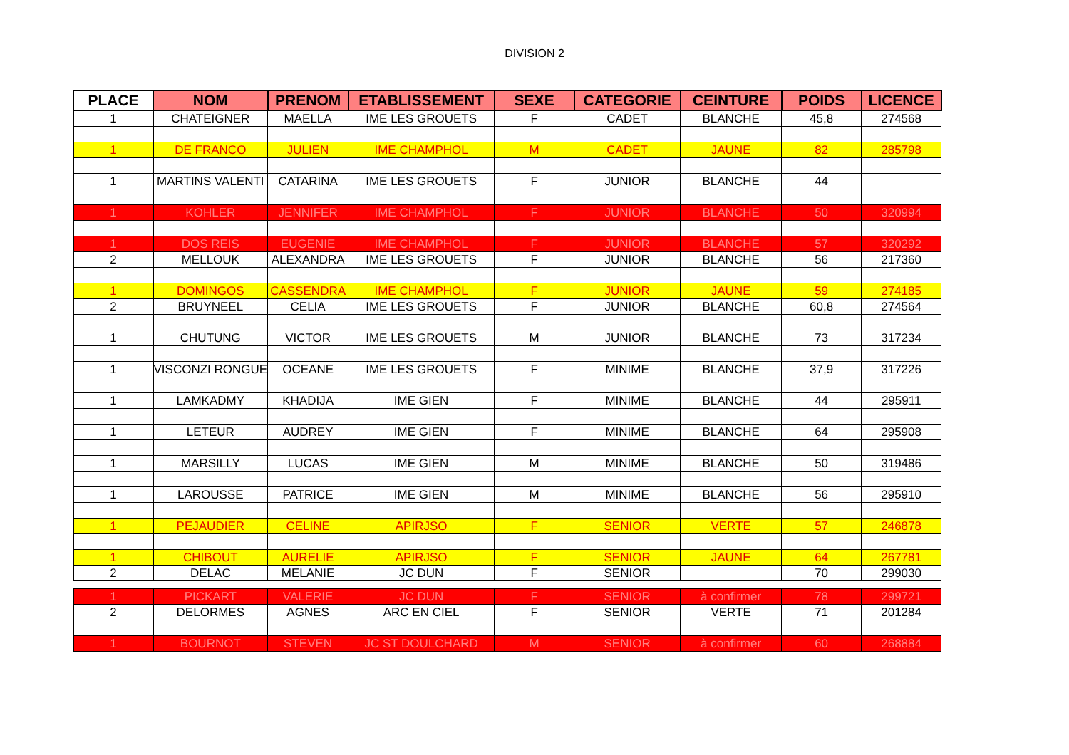DIVISION 2
| PLACE | NOM | PRENOM | ETABLISSEMENT | SEXE | CATEGORIE | CEINTURE | POIDS | LICENCE |
| --- | --- | --- | --- | --- | --- | --- | --- | --- |
| 1 | CHATEIGNER | MAELLA | IME LES GROUETS | F | CADET | BLANCHE | 45,8 | 274568 |
| 1 | DE FRANCO | JULIEN | IME CHAMPHOL | M | CADET | JAUNE | 82 | 285798 |
| 1 | MARTINS VALENTI | CATARINA | IME LES GROUETS | F | JUNIOR | BLANCHE | 44 | |
| 1 | KOHLER | JENNIFER | IME CHAMPHOL | F | JUNIOR | BLANCHE | 50 | 320994 |
| 1 | DOS REIS | EUGENIE | IME CHAMPHOL | F | JUNIOR | BLANCHE | 57 | 320292 |
| 2 | MELLOUK | ALEXANDRA | IME LES GROUETS | F | JUNIOR | BLANCHE | 56 | 217360 |
| 1 | DOMINGOS | CASSENDRA | IME CHAMPHOL | F | JUNIOR | JAUNE | 59 | 274185 |
| 2 | BRUYNEEL | CELIA | IME LES GROUETS | F | JUNIOR | BLANCHE | 60,8 | 274564 |
| 1 | CHUTUNG | VICTOR | IME LES GROUETS | M | JUNIOR | BLANCHE | 73 | 317234 |
| 1 | VISCONZI RONGUE | OCEANE | IME LES GROUETS | F | MINIME | BLANCHE | 37,9 | 317226 |
| 1 | LAMKADMY | KHADIJA | IME GIEN | F | MINIME | BLANCHE | 44 | 295911 |
| 1 | LETEUR | AUDREY | IME GIEN | F | MINIME | BLANCHE | 64 | 295908 |
| 1 | MARSILLY | LUCAS | IME GIEN | M | MINIME | BLANCHE | 50 | 319486 |
| 1 | LAROUSSE | PATRICE | IME GIEN | M | MINIME | BLANCHE | 56 | 295910 |
| 1 | PEJAUDIER | CELINE | APIRJSO | F | SENIOR | VERTE | 57 | 246878 |
| 1 | CHIBOUT | AURELIE | APIRJSO | F | SENIOR | JAUNE | 64 | 267781 |
| 2 | DELAC | MELANIE | JC DUN | F | SENIOR | | 70 | 299030 |
| 1 | PICKART | VALERIE | JC DUN | F | SENIOR | à confirmer | 78 | 299721 |
| 2 | DELORMES | AGNES | ARC EN CIEL | F | SENIOR | VERTE | 71 | 201284 |
| 1 | BOURNOT | STEVEN | JC ST DOULCHARD | M | SENIOR | à confirmer | 60 | 268884 |